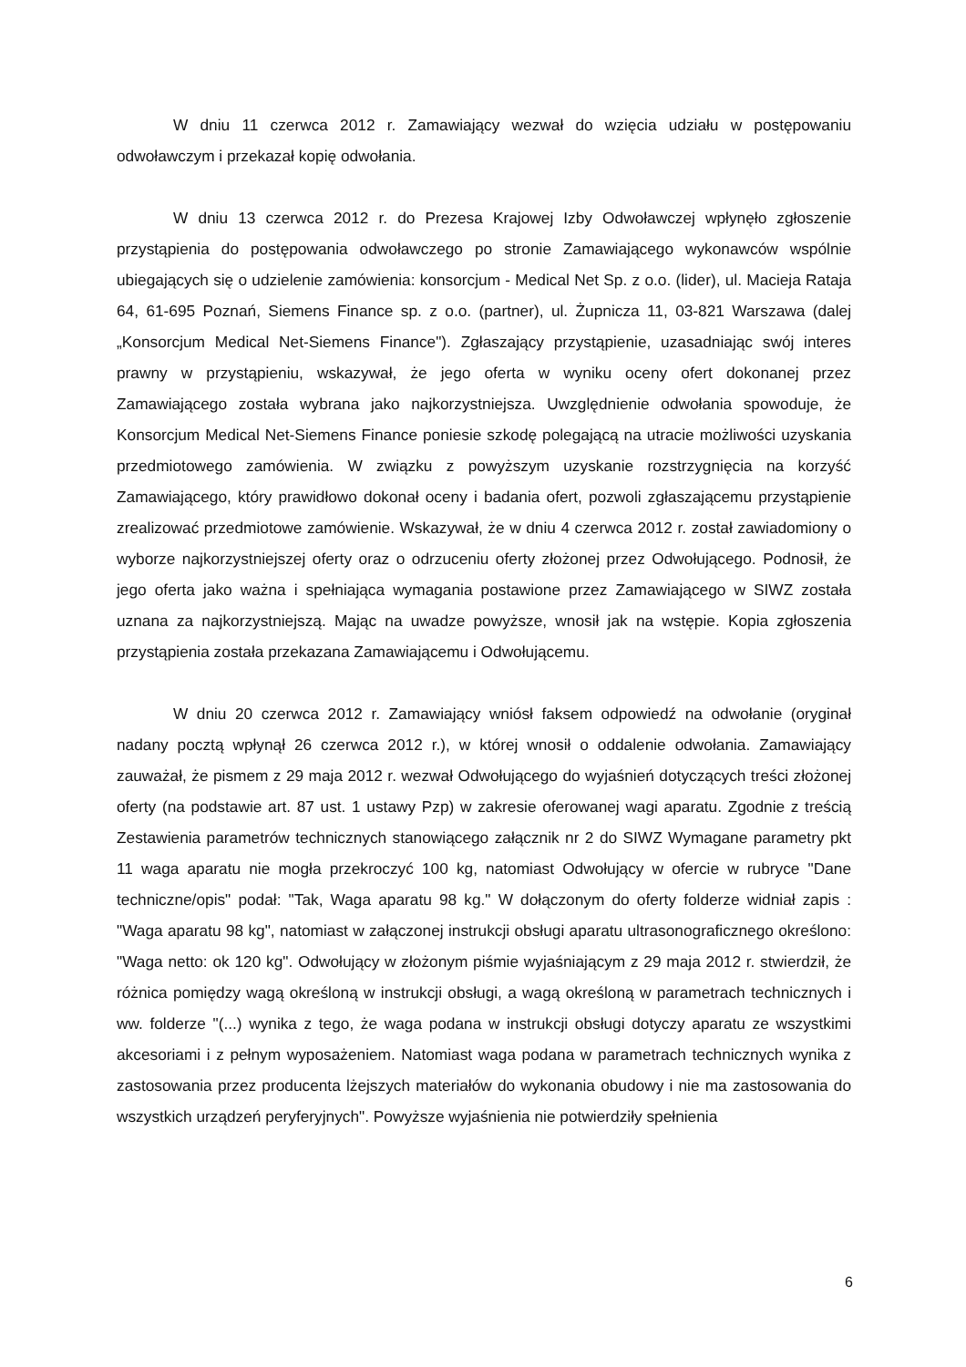W dniu 11 czerwca 2012 r. Zamawiający wezwał do wzięcia udziału w postępowaniu odwoławczym i przekazał kopię odwołania.
W dniu 13 czerwca 2012 r. do Prezesa Krajowej Izby Odwoławczej wpłynęło zgłoszenie przystąpienia do postępowania odwoławczego po stronie Zamawiającego wykonawców wspólnie ubiegających się o udzielenie zamówienia: konsorcjum - Medical Net Sp. z o.o. (lider), ul. Macieja Rataja 64, 61-695 Poznań, Siemens Finance sp. z o.o. (partner), ul. Żupnicza 11, 03-821 Warszawa (dalej „Konsorcjum Medical Net-Siemens Finance"). Zgłaszający przystąpienie, uzasadniając swój interes prawny w przystąpieniu, wskazywał, że jego oferta w wyniku oceny ofert dokonanej przez Zamawiającego została wybrana jako najkorzystniejsza. Uwzględnienie odwołania spowoduje, że Konsorcjum Medical Net-Siemens Finance poniesie szkodę polegającą na utracie możliwości uzyskania przedmiotowego zamówienia. W związku z powyższym uzyskanie rozstrzygnięcia na korzyść Zamawiającego, który prawidłowo dokonał oceny i badania ofert, pozwoli zgłaszającemu przystąpienie zrealizować przedmiotowe zamówienie. Wskazywał, że w dniu 4 czerwca 2012 r. został zawiadomiony o wyborze najkorzystniejszej oferty oraz o odrzuceniu oferty złożonej przez Odwołującego. Podnosił, że jego oferta jako ważna i spełniająca wymagania postawione przez Zamawiającego w SIWZ została uznana za najkorzystniejszą. Mając na uwadze powyższe, wnosił jak na wstępie. Kopia zgłoszenia przystąpienia została przekazana Zamawiającemu i Odwołującemu.
W dniu 20 czerwca 2012 r. Zamawiający wniósł faksem odpowiedź na odwołanie (oryginał nadany pocztą wpłynął 26 czerwca 2012 r.), w której wnosił o oddalenie odwołania. Zamawiający zauważał, że pismem z 29 maja 2012 r. wezwał Odwołującego do wyjaśnień dotyczących treści złożonej oferty (na podstawie art. 87 ust. 1 ustawy Pzp) w zakresie oferowanej wagi aparatu. Zgodnie z treścią Zestawienia parametrów technicznych stanowiącego załącznik nr 2 do SIWZ Wymagane parametry pkt 11 waga aparatu nie mogła przekroczyć 100 kg, natomiast Odwołujący w ofercie w rubryce "Dane techniczne/opis" podał: "Tak, Waga aparatu 98 kg." W dołączonym do oferty folderze widniał zapis : "Waga aparatu 98 kg", natomiast w załączonej instrukcji obsługi aparatu ultrasonograficznego określono: "Waga netto: ok 120 kg". Odwołujący w złożonym piśmie wyjaśniającym z 29 maja 2012 r. stwierdził, że różnica pomiędzy wagą określoną w instrukcji obsługi, a wagą określoną w parametrach technicznych i ww. folderze "(...) wynika z tego, że waga podana w instrukcji obsługi dotyczy aparatu ze wszystkimi akcesoriami i z pełnym wyposażeniem. Natomiast waga podana w parametrach technicznych wynika z zastosowania przez producenta lżejszych materiałów do wykonania obudowy i nie ma zastosowania do wszystkich urządzeń peryferyjnych". Powyższe wyjaśnienia nie potwierdziły spełnienia
6